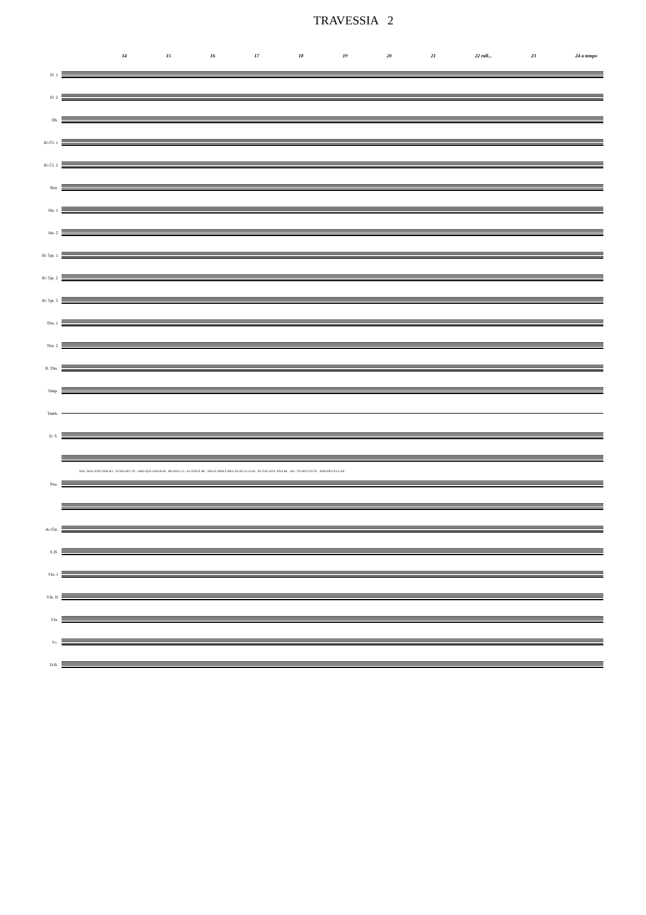TRAVESSIA 2
14 15 16 17 18 19 20 21 22 rall... 23 24 a tempo
Fl. 1
Fl. 2
Ob.
B♭ Cl. 1
B♭ Cl. 2
Bsn.
Hn. 1
Hn. 2
B♭ Tpt. 1
B♭ Tpt. 2
B♭ Tpt. 3
Tbn. 1
Tbn. 2
B. Tbn.
Timp.
Tamb.
D. S.
SOU, MAS NÃO TEM JEI - TO HO-JEU TE - NHO QUE CHO-RAR MI-NHA CA - SA NÃO É MI - NHA E NEM É MEU ES-SE LU-GAR ES-TOU SÓ E NÃO RE - SIS - TO MUI-TO TE - NHO PRA FA-LAR
Pno.
Ac.Gtr.
E.B.
Vln. I
Vln. II
Vla.
Vc.
D.B.